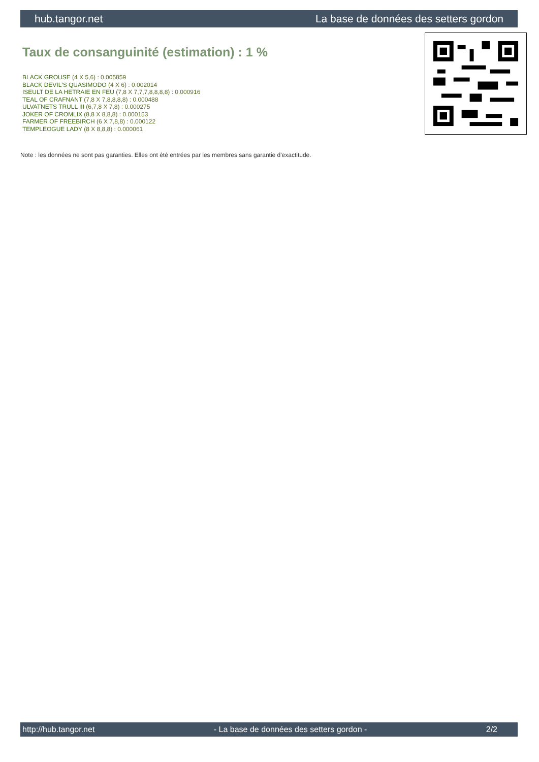hub.tangor.net La base de données des setters gordon
Taux de consanguinité (estimation) : 1 %
BLACK GROUSE (4 X 5,6) : 0.005859
BLACK DEVIL'S QUASIMODO (4 X 6) : 0.002014
ISEULT DE LA HETRAIE EN FEU (7,8 X 7,7,7,8,8,8,8) : 0.000916
TEAL OF CRAFNANT (7,8 X 7,8,8,8,8) : 0.000488
ULVATNETS TRULL III (6,7,8 X 7,8) : 0.000275
JOKER OF CROMLIX (8,8 X 8,8,8) : 0.000153
FARMER OF FREEBIRCH (6 X 7,8,8) : 0.000122
TEMPLEOGUE LADY (8 X 8,8,8) : 0.000061
Note : les données ne sont pas garanties. Elles ont été entrées par les membres sans garantie d'exactitude.
http://hub.tangor.net - La base de données des setters gordon - 2/2